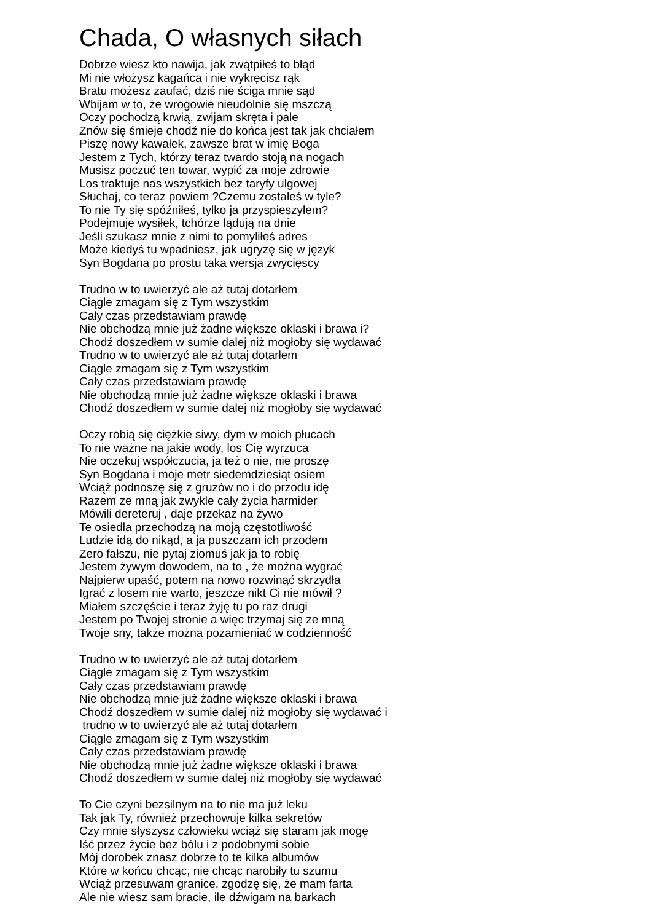Chada, O własnych siłach
Dobrze wiesz kto nawija, jak zwątpiłeś to błąd
Mi nie włożysz kagańca i nie wykręcisz rąk
Bratu możesz zaufać, dziś nie ściga mnie sąd
Wbijam w to, że wrogowie nieudolnie się mszczą
Oczy pochodzą krwią, zwijam skręta i pale
Znów się śmieje chodź nie do końca jest tak jak chciałem
Piszę nowy kawałek, zawsze brat w imię Boga
Jestem z Tych, którzy teraz twardo stoją na nogach
Musisz poczuć ten towar, wypić za moje zdrowie
Los traktuje nas wszystkich bez taryfy ulgowej
Słuchaj, co teraz powiem ?Czemu zostałeś w tyle?
To nie Ty się spóźniłeś, tylko ja przyspieszyłem?
Podejmuje wysiłek, tchórze lądują na dnie
Jeśli szukasz mnie z nimi to pomyliłeś adres
Może kiedyś tu wpadniesz, jak ugryzę się w język
Syn Bogdana po prostu taka wersja zwycięscy
Trudno w to uwierzyć ale aż tutaj dotarłem
Ciągle zmagam się z Tym wszystkim
Cały czas przedstawiam prawdę
Nie obchodzą mnie już żadne większe oklaski i brawa i?
Chodź doszedłem w sumie dalej niż mogłoby się wydawać
Trudno w to uwierzyć ale aż tutaj dotarłem
Ciągle zmagam się z Tym wszystkim
Cały czas przedstawiam prawdę
Nie obchodzą mnie już żadne większe oklaski i brawa
Chodź doszedłem w sumie dalej niż mogłoby się wydawać
Oczy robią się ciężkie siwy, dym w moich płucach
To nie ważne na jakie wody, los Cię wyrzuca
Nie oczekuj współczucia, ja też o nie, nie proszę
Syn Bogdana i moje metr siedemdziesiąt osiem
Wciąż podnoszę się z gruzów no i do przodu idę
Razem ze mną jak zwykle cały życia harmider
Mówili dereteruj , daje przekaz na żywo
Te osiedla przechodzą na moją częstotliwość
Ludzie idą do nikąd, a ja puszczam ich przodem
Zero fałszu, nie pytaj ziomuś jak ja to robię
Jestem żywym dowodem, na to , że można wygrać
Najpierw upaść, potem na nowo rozwinąć skrzydła
Igrać z losem nie warto, jeszcze nikt Ci nie mówił ?
Miałem szczęście i teraz żyję tu po raz drugi
Jestem po Twojej stronie a więc trzymaj się ze mną
Twoje sny, także można pozamieniać w codzienność
Trudno w to uwierzyć ale aż tutaj dotarłem
Ciągle zmagam się z Tym wszystkim
Cały czas przedstawiam prawdę
Nie obchodzą mnie już żadne większe oklaski i brawa
Chodź doszedłem w sumie dalej niż mogłoby się wydawać i
trudno w to uwierzyć ale aż tutaj dotarłem
Ciągle zmagam się z Tym wszystkim
Cały czas przedstawiam prawdę
Nie obchodzą mnie już żadne większe oklaski i brawa
Chodź doszedłem w sumie dalej niż mogłoby się wydawać
To Cie czyni bezsilnym na to nie ma już leku
Tak jak Ty, również przechowuje kilka sekretów
Czy mnie słyszysz człowieku wciąż się staram jak mogę
Iść przez życie bez bólu i z podobnymi sobie
Mój dorobek znasz dobrze to te kilka albumów
Które w końcu chcąc, nie chcąc narobiły tu szumu
Wciąż przesuwam granice, zgodzę się, że mam farta
Ale nie wiesz sam bracie, ile dźwigam na barkach